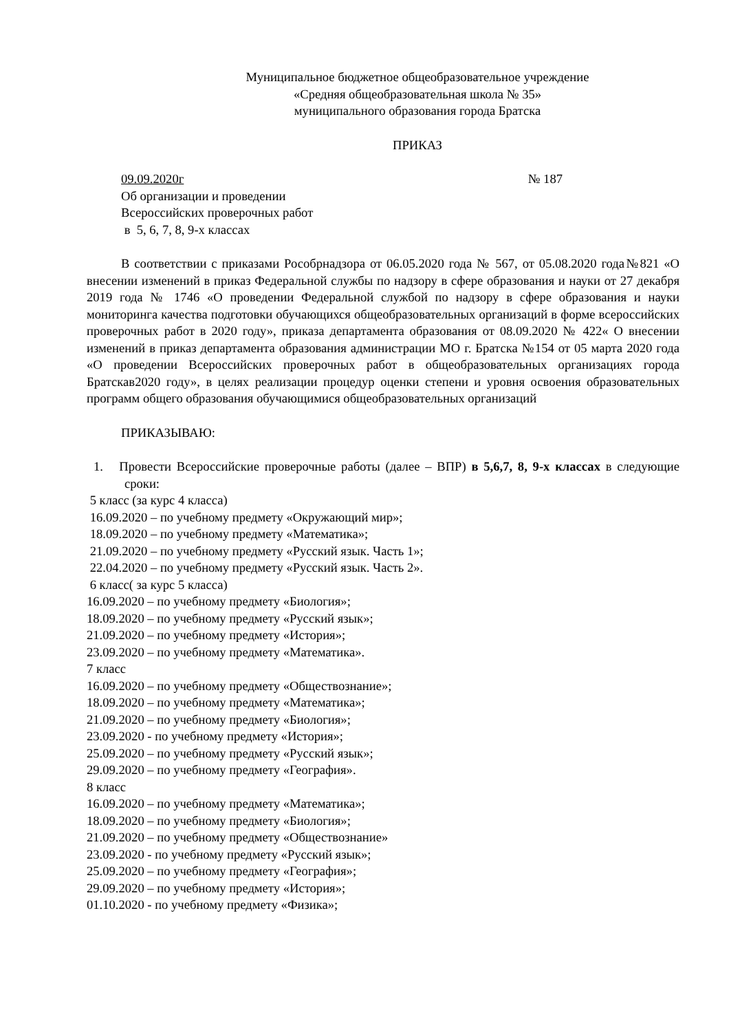Муниципальное бюджетное общеобразовательное учреждение
«Средняя общеобразовательная школа № 35»
муниципального образования города Братска
ПРИКАЗ
09.09.2020г № 187
Об организации и проведении
Всероссийских проверочных работ
в 5, 6, 7, 8, 9-х классах
В соответствии с приказами Рособрнадзора от 06.05.2020 года № 567, от 05.08.2020 года№821 «О внесении изменений в приказ Федеральной службы по надзору в сфере образования и науки от 27 декабря 2019 года № 1746 «О проведении Федеральной службой по надзору в сфере образования и науки мониторинга качества подготовки обучающихся общеобразовательных организаций в форме всероссийских проверочных работ в 2020 году», приказа департамента образования от 08.09.2020 № 422« О внесении изменений в приказ департамента образования администрации МО г. Братска №154 от 05 марта 2020 года «О проведении Всероссийских проверочных работ в общеобразовательных организациях города Братскав2020 году», в целях реализации процедур оценки степени и уровня освоения образовательных программ общего образования обучающимися общеобразовательных организаций
ПРИКАЗЫВАЮ:
1. Провести Всероссийские проверочные работы (далее – ВПР) в 5,6,7, 8, 9-х классах в следующие сроки:
5 класс (за курс 4 класса)
16.09.2020 – по учебному предмету «Окружающий мир»;
18.09.2020 – по учебному предмету «Математика»;
21.09.2020 – по учебному предмету «Русский язык. Часть 1»;
22.04.2020 – по учебному предмету «Русский язык. Часть 2».
6 класс( за курс 5 класса)
16.09.2020 – по учебному предмету «Биология»;
18.09.2020 – по учебному предмету «Русский язык»;
21.09.2020 – по учебному предмету «История»;
23.09.2020 – по учебному предмету «Математика».
7 класс
16.09.2020 – по учебному предмету «Обществознание»;
18.09.2020 – по учебному предмету «Математика»;
21.09.2020 – по учебному предмету «Биология»;
23.09.2020 - по учебному предмету «История»;
25.09.2020 – по учебному предмету «Русский язык»;
29.09.2020 – по учебному предмету «География».
8 класс
16.09.2020 – по учебному предмету «Математика»;
18.09.2020 – по учебному предмету «Биология»;
21.09.2020 – по учебному предмету «Обществознание»
23.09.2020 - по учебному предмету «Русский язык»;
25.09.2020 – по учебному предмету «География»;
29.09.2020 – по учебному предмету «История»;
01.10.2020 - по учебному предмету «Физика»;